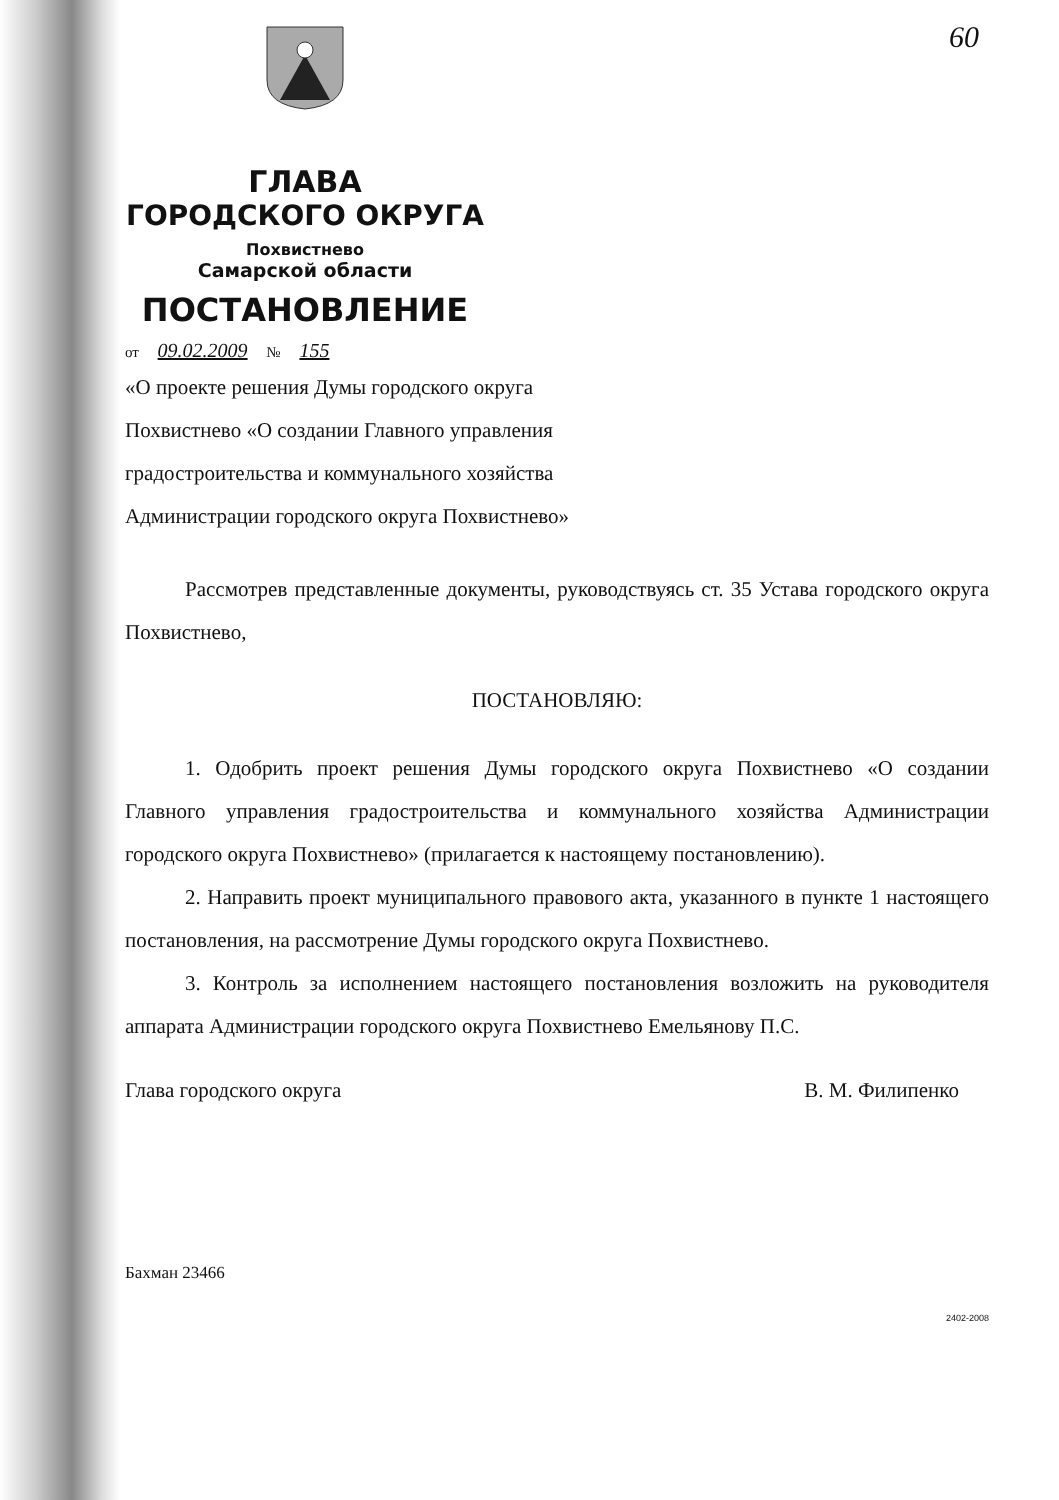60
ГЛАВА
ГОРОДСКОГО ОКРУГА
Похвистнево
Самарской области
ПОСТАНОВЛЕНИЕ
от 09.02.2009 № 155
«О проекте решения Думы городского округа
Похвистнево «О создании Главного управления
градостроительства и коммунального хозяйства
Администрации городского округа Похвистнево»
Рассмотрев представленные документы, руководствуясь ст. 35 Устава городского округа Похвистнево,
ПОСТАНОВЛЯЮ:
1. Одобрить проект решения Думы городского округа Похвистнево «О создании Главного управления градостроительства и коммунального хозяйства Администрации городского округа Похвистнево» (прилагается к настоящему постановлению).
2. Направить проект муниципального правового акта, указанного в пункте 1 настоящего постановления, на рассмотрение Думы городского округа Похвистнево.
3. Контроль за исполнением настоящего постановления возложить на руководителя аппарата Администрации городского округа Похвистнево Емельянову П.С.
Глава городского округа В. М. Филипенко
Бахман 23466
2402-2008